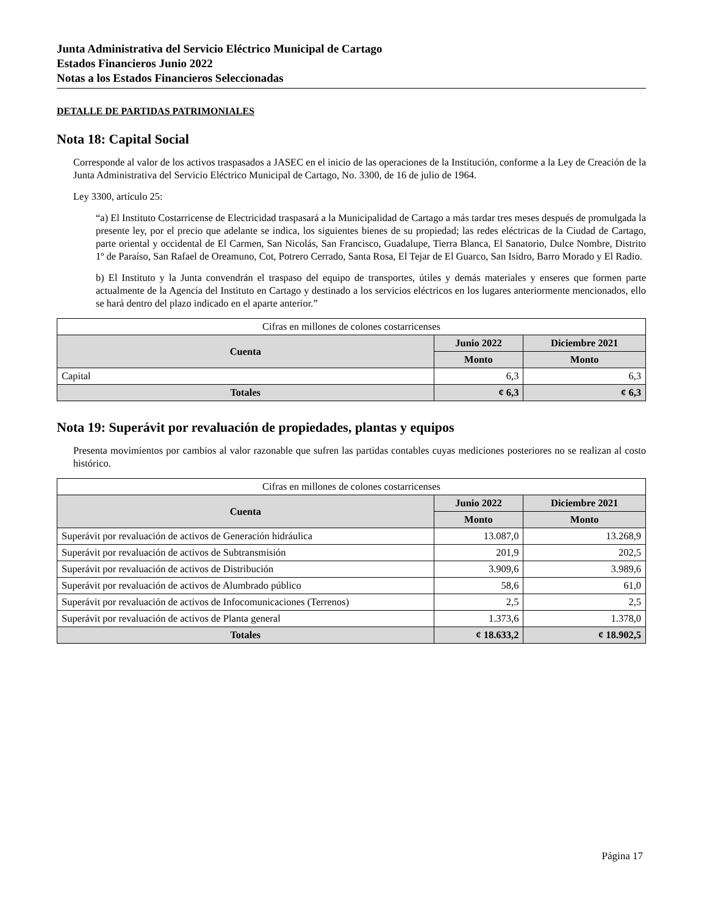Junta Administrativa del Servicio Eléctrico Municipal de Cartago
Estados Financieros Junio 2022
Notas a los Estados Financieros Seleccionadas
DETALLE DE PARTIDAS PATRIMONIALES
Nota 18: Capital Social
Corresponde al valor de los activos traspasados a JASEC en el inicio de las operaciones de la Institución, conforme a la Ley de Creación de la Junta Administrativa del Servicio Eléctrico Municipal de Cartago, No. 3300, de 16 de julio de 1964.
Ley 3300, artículo 25:
“a) El Instituto Costarricense de Electricidad traspasará a la Municipalidad de Cartago a más tardar tres meses después de promulgada la presente ley, por el precio que adelante se indica, los siguientes bienes de su propiedad; las redes eléctricas de la Ciudad de Cartago, parte oriental y occidental de El Carmen, San Nicolás, San Francisco, Guadalupe, Tierra Blanca, El Sanatorio, Dulce Nombre, Distrito 1º de Paraíso, San Rafael de Oreamuno, Cot, Potrero Cerrado, Santa Rosa, El Tejar de El Guarco, San Isidro, Barro Morado y El Radio.
b) El Instituto y la Junta convendrán el traspaso del equipo de transportes, útiles y demás materiales y enseres que formen parte actualmente de la Agencia del Instituto en Cartago y destinado a los servicios eléctricos en los lugares anteriormente mencionados, ello se hará dentro del plazo indicado en el aparte anterior.”
| Cifras en millones de colones costarricenses | | |
| Cuenta | Junio 2022 | Diciembre 2021 |
| | Monto | Monto |
| Capital | 6,3 | 6,3 |
| Totales | ¢ 6,3 | ¢ 6,3 |
Nota 19: Superávit por revaluación de propiedades, plantas y equipos
Presenta movimientos por cambios al valor razonable que sufren las partidas contables cuyas mediciones posteriores no se realizan al costo histórico.
| Cifras en millones de colones costarricenses | | |
| Cuenta | Junio 2022 | Diciembre 2021 |
| | Monto | Monto |
| Superávit por revaluación de activos de Generación hidráulica | 13.087,0 | 13.268,9 |
| Superávit por revaluación de activos de Subtransmisión | 201,9 | 202,5 |
| Superávit por revaluación de activos de Distribución | 3.909,6 | 3.989,6 |
| Superávit por revaluación de activos de Alumbrado público | 58,6 | 61,0 |
| Superávit por revaluación de activos de Infocomunicaciones (Terrenos) | 2,5 | 2,5 |
| Superávit por revaluación de activos de Planta general | 1.373,6 | 1.378,0 |
| Totales | ¢ 18.633,2 | ¢ 18.902,5 |
Página 17